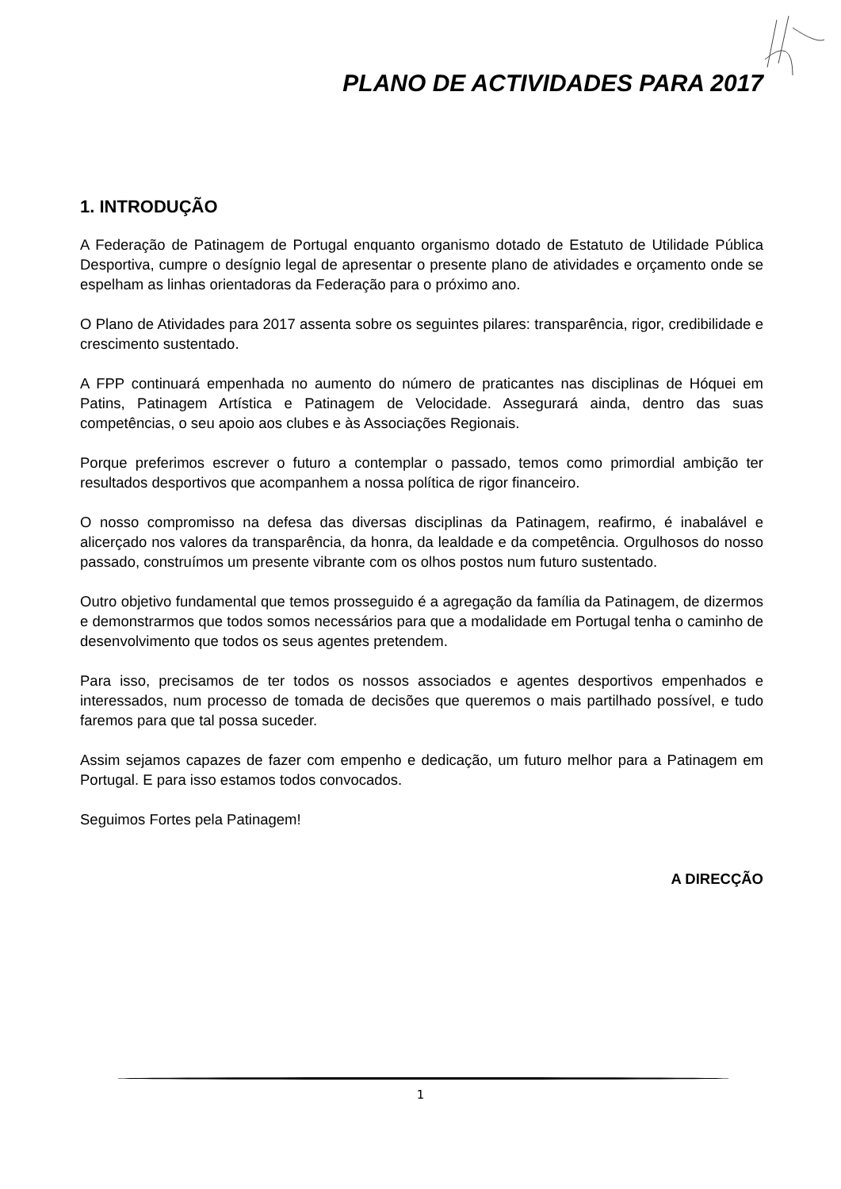PLANO DE ACTIVIDADES PARA 2017
1. INTRODUÇÃO
A Federação de Patinagem de Portugal enquanto organismo dotado de Estatuto de Utilidade Pública Desportiva, cumpre o desígnio legal de apresentar o presente plano de atividades e orçamento onde se espelham as linhas orientadoras da Federação para o próximo ano.
O Plano de Atividades para 2017 assenta sobre os seguintes pilares: transparência, rigor, credibilidade e crescimento sustentado.
A FPP continuará empenhada no aumento do número de praticantes nas disciplinas de Hóquei em Patins, Patinagem Artística e Patinagem de Velocidade. Assegurará ainda, dentro das suas competências, o seu apoio aos clubes e às Associações Regionais.
Porque preferimos escrever o futuro a contemplar o passado, temos como primordial ambição ter resultados desportivos que acompanhem a nossa política de rigor financeiro.
O nosso compromisso na defesa das diversas disciplinas da Patinagem, reafirmo, é inabalável e alicerçado nos valores da transparência, da honra, da lealdade e da competência. Orgulhosos do nosso passado, construímos um presente vibrante com os olhos postos num futuro sustentado.
Outro objetivo fundamental que temos prosseguido é a agregação da família da Patinagem, de dizermos e demonstrarmos que todos somos necessários para que a modalidade em Portugal tenha o caminho de desenvolvimento que todos os seus agentes pretendem.
Para isso, precisamos de ter todos os nossos associados e agentes desportivos empenhados e interessados, num processo de tomada de decisões que queremos o mais partilhado possível, e tudo faremos para que tal possa suceder.
Assim sejamos capazes de fazer com empenho e dedicação, um futuro melhor para a Patinagem em Portugal. E para isso estamos todos convocados.
Seguimos Fortes pela Patinagem!
A DIRECÇÃO
1